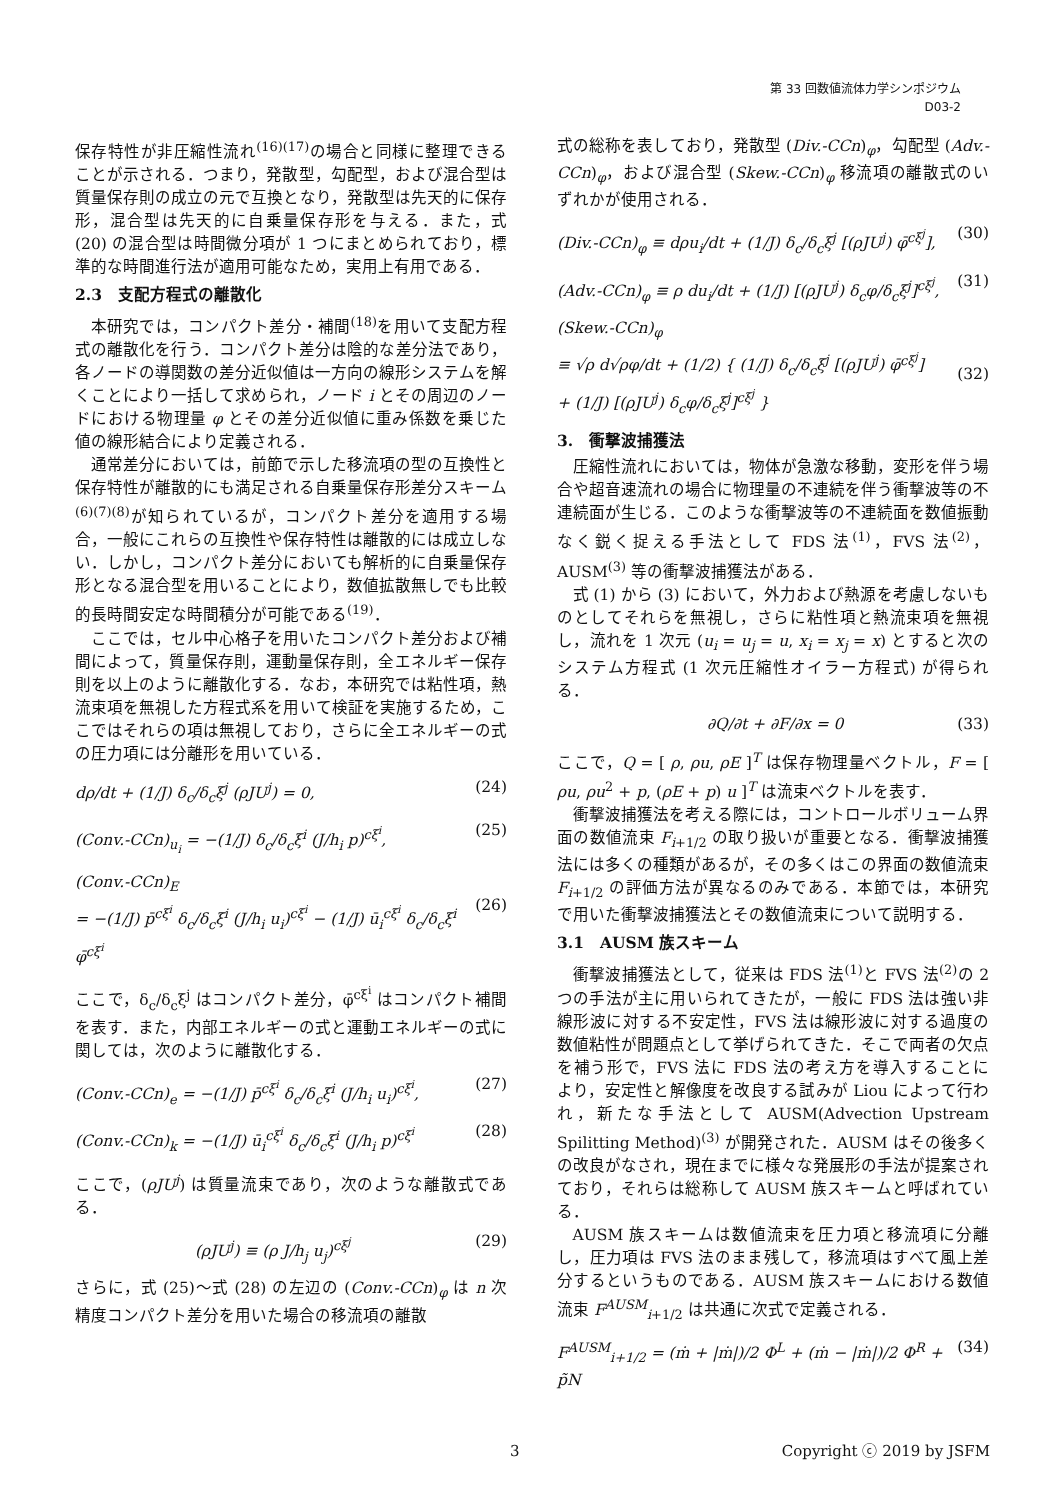第 33 回数値流体力学シンポジウム
D03-2
保存特性が非圧縮性流れ<sup>(16)(17)</sup>の場合と同様に整理できることが示される．つまり，発散型，勾配型，および混合型は質量保存則の成立の元で互換となり，発散型は先天的に保存形，混合型は先天的に自乗量保存形を与える．また，式 (20) の混合型は時間微分項が 1 つにまとめられており，標準的な時間進行法が適用可能なため，実用上有用である．
2.3　支配方程式の離散化
本研究では，コンパクト差分・補間<sup>(18)</sup>を用いて支配方程式の離散化を行う．コンパクト差分は陰的な差分法であり，各ノードの導関数の差分近似値は一方向の線形システムを解くことにより一括して求められ，ノード i とその周辺のノードにおける物理量 φ とその差分近似値に重み係数を乗じた値の線形結合により定義される．
通常差分においては，前節で示した移流項の型の互換性と保存特性が離散的にも満足される自乗量保存形差分スキーム<sup>(6)(7)(8)</sup>が知られているが，コンパクト差分を適用する場合，一般にこれらの互換性や保存特性は離散的には成立しない．しかし，コンパクト差分においても解析的に自乗量保存形となる混合型を用いることにより，数値拡散無しでも比較的長時間安定な時間積分が可能である<sup>(19)</sup>．
ここでは，セル中心格子を用いたコンパクト差分および補間によって，質量保存則，運動量保存則，全エネルギー保存則を以上のように離散化する．なお，本研究では粘性項，熱流束項を無視した方程式系を用いて検証を実施するため，ここではそれらの項は無視しており，さらに全エネルギーの式の圧力項には分離形を用いている．
dρ/dt + (1/J) δ<sub>c</sub>/δ<sub>c</sub>ξ<sup>j</sup> (ρJU<sup>j</sup>) = 0, (24)
(Conv.-CCn)<sub>u<sub>i</sub></sub> = −(1/J) δ<sub>c</sub>/δ<sub>c</sub>ξ<sup>i</sup> (J/h<sub>i</sub> p)<sup>cξ<sup>i</sup></sup>, (25)
(Conv.-CCn)<sub>E</sub>
= −(1/J) p̄<sup>cξ<sup>i</sup></sup> δ<sub>c</sub>/δ<sub>c</sub>ξ<sup>i</sup> (J/h<sub>i</sub> u<sub>i</sub>)<sup>cξ<sup>i</sup></sup> − (1/J) ū<sub>i</sub><sup>cξ<sup>i</sup></sup> δ<sub>c</sub>/δ<sub>c</sub>ξ<sup>i</sup> φ̄<sup>cξ<sup>i</sup></sup>
(26)
ここで，δ<sub>c</sub>/δ<sub>c</sub>ξ<sup>j</sup> はコンパクト差分，φ̄<sup>cξ<sup>i</sup></sup> はコンパクト補間を表す．また，内部エネルギーの式と運動エネルギーの式に関しては，次のように離散化する．
(Conv.-CCn)<sub>e</sub> = −(1/J) p̄<sup>cξ<sup>i</sup></sup> δ<sub>c</sub>/δ<sub>c</sub>ξ<sup>i</sup> (J/h<sub>i</sub> u<sub>i</sub>)<sup>cξ<sup>i</sup></sup>, (27)
(Conv.-CCn)<sub>k</sub> = −(1/J) ū<sub>i</sub><sup>cξ<sup>i</sup></sup> δ<sub>c</sub>/δ<sub>c</sub>ξ<sup>i</sup> (J/h<sub>i</sub> p)<sup>cξ<sup>i</sup></sup> (28)
ここで，(ρJU<sup>j</sup>) は質量流束であり，次のような離散式である．
(ρJU<sup>j</sup>) ≡ (ρ J/h<sub>j</sub> u<sub>j</sub>)<sup>cξ<sup>j</sup></sup> (29)
さらに，式 (25)〜式 (28) の左辺の (Conv.-CCn)<sub>φ</sub> は n 次精度コンパクト差分を用いた場合の移流項の離散
式の総称を表しており，発散型 (Div.-CCn)<sub>φ</sub>，勾配型 (Adv.-CCn)<sub>φ</sub>，および混合型 (Skew.-CCn)<sub>φ</sub> 移流項の離散式のいずれかが使用される．
(Div.-CCn)<sub>φ</sub> ≡ dρu<sub>i</sub>/dt + (1/J) δ<sub>c</sub>/δ<sub>c</sub>ξ<sup>j</sup> [(ρJU<sup>j</sup>) φ̄<sup>cξ<sup>j</sup></sup>], (30)
(Adv.-CCn)<sub>φ</sub> ≡ ρ du<sub>i</sub>/dt + (1/J) [(ρJU<sup>j</sup>) δ<sub>c</sub>φ/δ<sub>c</sub>ξ<sup>j</sup>]<sup>cξ<sup>j</sup></sup>, (31)
(Skew.-CCn)<sub>φ</sub>
≡ √ρ d√ρφ/dt + (1/2) { (1/J) δ<sub>c</sub>/δ<sub>c</sub>ξ<sup>j</sup> [(ρJU<sup>j</sup>) φ̄<sup>cξ<sup>j</sup></sup>]
+ (1/J) [(ρJU<sup>j</sup>) δ<sub>c</sub>φ/δ<sub>c</sub>ξ<sup>j</sup>]<sup>cξ<sup>j</sup></sup> }
(32)
3.　衝撃波捕獲法
圧縮性流れにおいては，物体が急激な移動，変形を伴う場合や超音速流れの場合に物理量の不連続を伴う衝撃波等の不連続面が生じる．このような衝撃波等の不連続面を数値振動なく鋭く捉える手法として FDS 法<sup>(1)</sup>，FVS 法<sup>(2)</sup>，AUSM<sup>(3)</sup> 等の衝撃波捕獲法がある．
式 (1) から (3) において，外力および熱源を考慮しないものとしてそれらを無視し，さらに粘性項と熱流束項を無視し，流れを 1 次元 (u<sub>i</sub> = u<sub>j</sub> = u, x<sub>i</sub> = x<sub>j</sub> = x) とすると次のシステム方程式 (1 次元圧縮性オイラー方程式) が得られる．
∂Q/∂t + ∂F/∂x = 0 (33)
ここで，Q = [ ρ, ρu, ρE ]<sup>T</sup> は保存物理量ベクトル，F = [ ρu, ρu<sup>2</sup> + p, (ρE + p) u ]<sup>T</sup> は流束ベクトルを表す．
衝撃波捕獲法を考える際には，コントロールボリューム界面の数値流束 F<sub>i+1/2</sub> の取り扱いが重要となる．衝撃波捕獲法には多くの種類があるが，その多くはこの界面の数値流束 F<sub>i+1/2</sub> の評価方法が異なるのみである．本節では，本研究で用いた衝撃波捕獲法とその数値流束について説明する．
3.1　AUSM 族スキーム
衝撃波捕獲法として，従来は FDS 法<sup>(1)</sup>と FVS 法<sup>(2)</sup>の 2 つの手法が主に用いられてきたが，一般に FDS 法は強い非線形波に対する不安定性，FVS 法は線形波に対する過度の数値粘性が問題点として挙げられてきた．そこで両者の欠点を補う形で，FVS 法に FDS 法の考え方を導入することにより，安定性と解像度を改良する試みが Liou によって行われ，新たな手法として AUSM(Advection Upstream Spilitting Method)<sup>(3)</sup> が開発された．AUSM はその後多くの改良がなされ，現在までに様々な発展形の手法が提案されており，それらは総称して AUSM 族スキームと呼ばれている．
AUSM 族スキームは数値流束を圧力項と移流項に分離し，圧力項は FVS 法のまま残して，移流項はすべて風上差分するというものである．AUSM 族スキームにおける数値流束 F<sup>AUSM</sup><sub>i+1/2</sub> は共通に次式で定義される．
F<sup>AUSM</sup><sub>i+1/2</sub> = (ṁ + |ṁ|)/2 Φ<sup>L</sup> + (ṁ − |ṁ|)/2 Φ<sup>R</sup> + p̃N (34)
3 Copyright ⓒ 2019 by JSFM